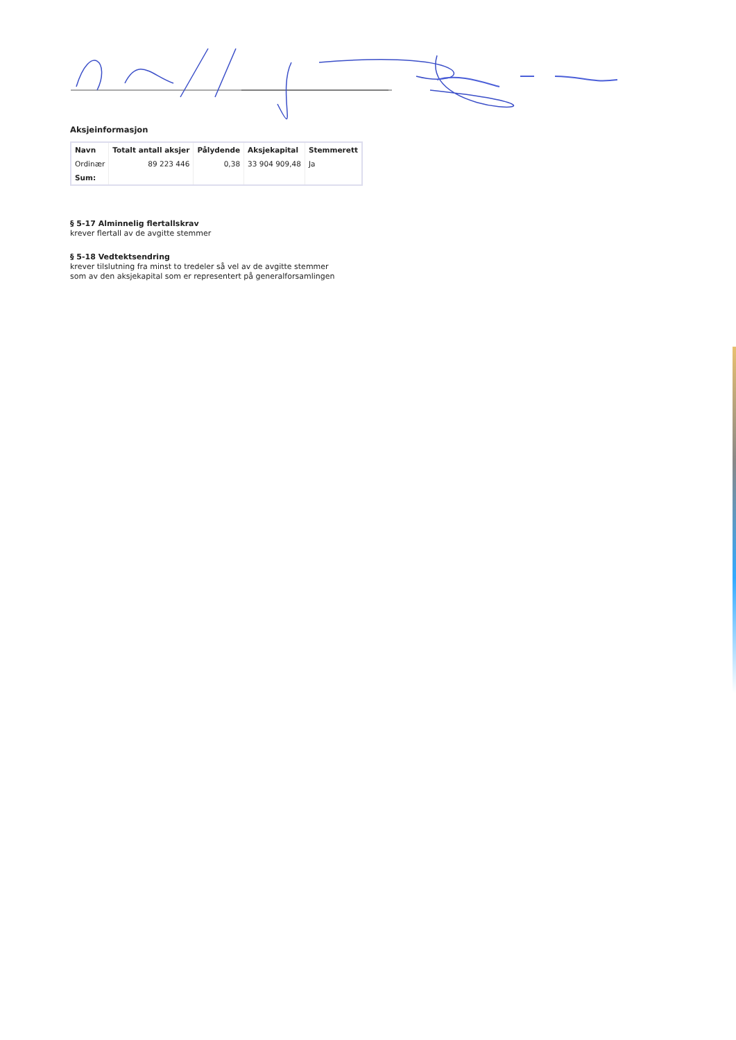Aksjeinformasjon
| Navn | Totalt antall aksjer | Pålydende | Aksjekapital | Stemmerett |
| --- | --- | --- | --- | --- |
| Ordinær | 89 223 446 | 0,38 | 33 904 909,48 | Ja |
| Sum: | | | | |
§ 5-17 Alminnelig flertallskrav
krever flertall av de avgitte stemmer
§ 5-18 Vedtektsendring
krever tilslutning fra minst to tredeler så vel av de avgitte stemmer
som av den aksjekapital som er representert på generalforsamlingen